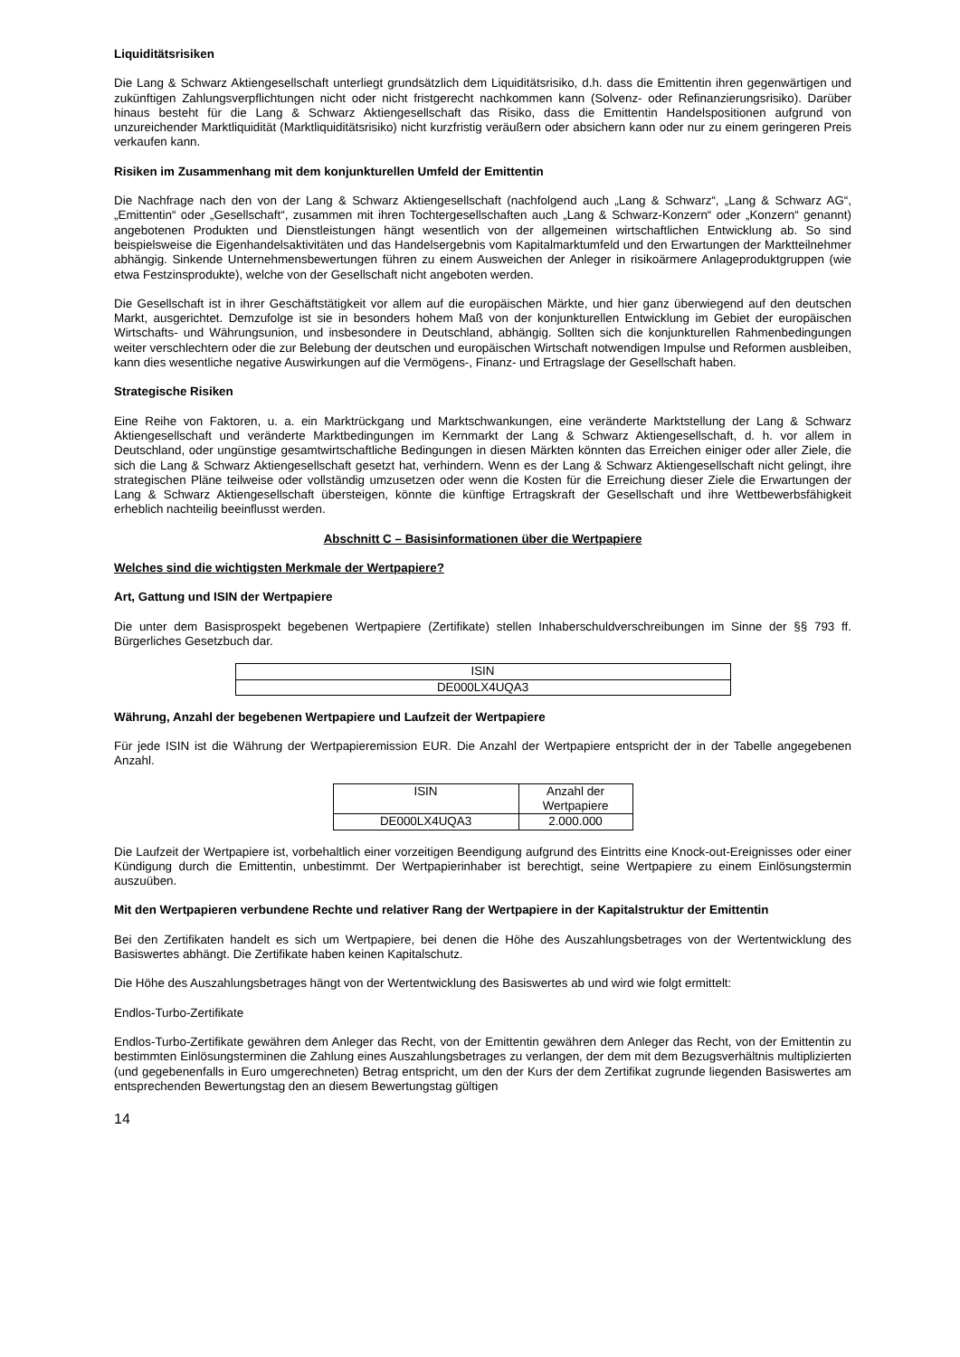Liquiditätsrisiken
Die Lang & Schwarz Aktiengesellschaft unterliegt grundsätzlich dem Liquiditätsrisiko, d.h. dass die Emittentin ihren gegenwärtigen und zukünftigen Zahlungsverpflichtungen nicht oder nicht fristgerecht nachkommen kann (Solvenz- oder Refinanzierungsrisiko). Darüber hinaus besteht für die Lang & Schwarz Aktiengesellschaft das Risiko, dass die Emittentin Handelspositionen aufgrund von unzureichender Marktliquidität (Marktliquiditätsrisiko) nicht kurzfristig veräußern oder absichern kann oder nur zu einem geringeren Preis verkaufen kann.
Risiken im Zusammenhang mit dem konjunkturellen Umfeld der Emittentin
Die Nachfrage nach den von der Lang & Schwarz Aktiengesellschaft (nachfolgend auch „Lang & Schwarz“, „Lang & Schwarz AG“, „Emittentin“ oder „Gesellschaft“, zusammen mit ihren Tochtergesellschaften auch „Lang & Schwarz-Konzern“ oder „Konzern“ genannt) angebotenen Produkten und Dienstleistungen hängt wesentlich von der allgemeinen wirtschaftlichen Entwicklung ab. So sind beispielsweise die Eigenhandelsaktivitäten und das Handelsergebnis vom Kapitalmarktumfeld und den Erwartungen der Marktteilnehmer abhängig. Sinkende Unternehmensbewertungen führen zu einem Ausweichen der Anleger in risikoärmere Anlageproduktgruppen (wie etwa Festzinsprodukte), welche von der Gesellschaft nicht angeboten werden.
Die Gesellschaft ist in ihrer Geschäftstätigkeit vor allem auf die europäischen Märkte, und hier ganz überwiegend auf den deutschen Markt, ausgerichtet. Demzufolge ist sie in besonders hohem Maß von der konjunkturellen Entwicklung im Gebiet der europäischen Wirtschafts- und Währungsunion, und insbesondere in Deutschland, abhängig. Sollten sich die konjunkturellen Rahmenbedingungen weiter verschlechtern oder die zur Belebung der deutschen und europäischen Wirtschaft notwendigen Impulse und Reformen ausbleiben, kann dies wesentliche negative Auswirkungen auf die Vermögens-, Finanz- und Ertragslage der Gesellschaft haben.
Strategische Risiken
Eine Reihe von Faktoren, u. a. ein Marktrückgang und Marktschwankungen, eine veränderte Marktstellung der Lang & Schwarz Aktiengesellschaft und veränderte Marktbedingungen im Kernmarkt der Lang & Schwarz Aktiengesellschaft, d. h. vor allem in Deutschland, oder ungünstige gesamtwirtschaftliche Bedingungen in diesen Märkten könnten das Erreichen einiger oder aller Ziele, die sich die Lang & Schwarz Aktiengesellschaft gesetzt hat, verhindern. Wenn es der Lang & Schwarz Aktiengesellschaft nicht gelingt, ihre strategischen Pläne teilweise oder vollständig umzusetzen oder wenn die Kosten für die Erreichung dieser Ziele die Erwartungen der Lang & Schwarz Aktiengesellschaft übersteigen, könnte die künftige Ertragskraft der Gesellschaft und ihre Wettbewerbsfähigkeit erheblich nachteilig beeinflusst werden.
Abschnitt C – Basisinformationen über die Wertpapiere
Welches sind die wichtigsten Merkmale der Wertpapiere?
Art, Gattung und ISIN der Wertpapiere
Die unter dem Basisprospekt begebenen Wertpapiere (Zertifikate) stellen Inhaberschuldverschreibungen im Sinne der §§ 793 ff. Bürgerliches Gesetzbuch dar.
| ISIN |
| --- |
| DE000LX4UQA3 |
Währung, Anzahl der begebenen Wertpapiere und Laufzeit der Wertpapiere
Für jede ISIN ist die Währung der Wertpapieremission EUR. Die Anzahl der Wertpapiere entspricht der in der Tabelle angegebenen Anzahl.
| ISIN | Anzahl der Wertpapiere |
| --- | --- |
| DE000LX4UQA3 | 2.000.000 |
Die Laufzeit der Wertpapiere ist, vorbehaltlich einer vorzeitigen Beendigung aufgrund des Eintritts eine Knock-out-Ereignisses oder einer Kündigung durch die Emittentin, unbestimmt. Der Wertpapierinhaber ist berechtigt, seine Wertpapiere zu einem Einlösungstermin auszuüben.
Mit den Wertpapieren verbundene Rechte und relativer Rang der Wertpapiere in der Kapitalstruktur der Emittentin
Bei den Zertifikaten handelt es sich um Wertpapiere, bei denen die Höhe des Auszahlungsbetrages von der Wertentwicklung des Basiswertes abhängt. Die Zertifikate haben keinen Kapitalschutz.
Die Höhe des Auszahlungsbetrages hängt von der Wertentwicklung des Basiswertes ab und wird wie folgt ermittelt:
Endlos-Turbo-Zertifikate
Endlos-Turbo-Zertifikate gewähren dem Anleger das Recht, von der Emittentin gewähren dem Anleger das Recht, von der Emittentin zu bestimmten Einlösungsterminen die Zahlung eines Auszahlungsbetrages zu verlangen, der dem mit dem Bezugsverhältnis multiplizierten (und gegebenenfalls in Euro umgerechneten) Betrag entspricht, um den der Kurs der dem Zertifikat zugrunde liegenden Basiswertes am entsprechenden Bewertungstag den an diesem Bewertungstag gültigen
14